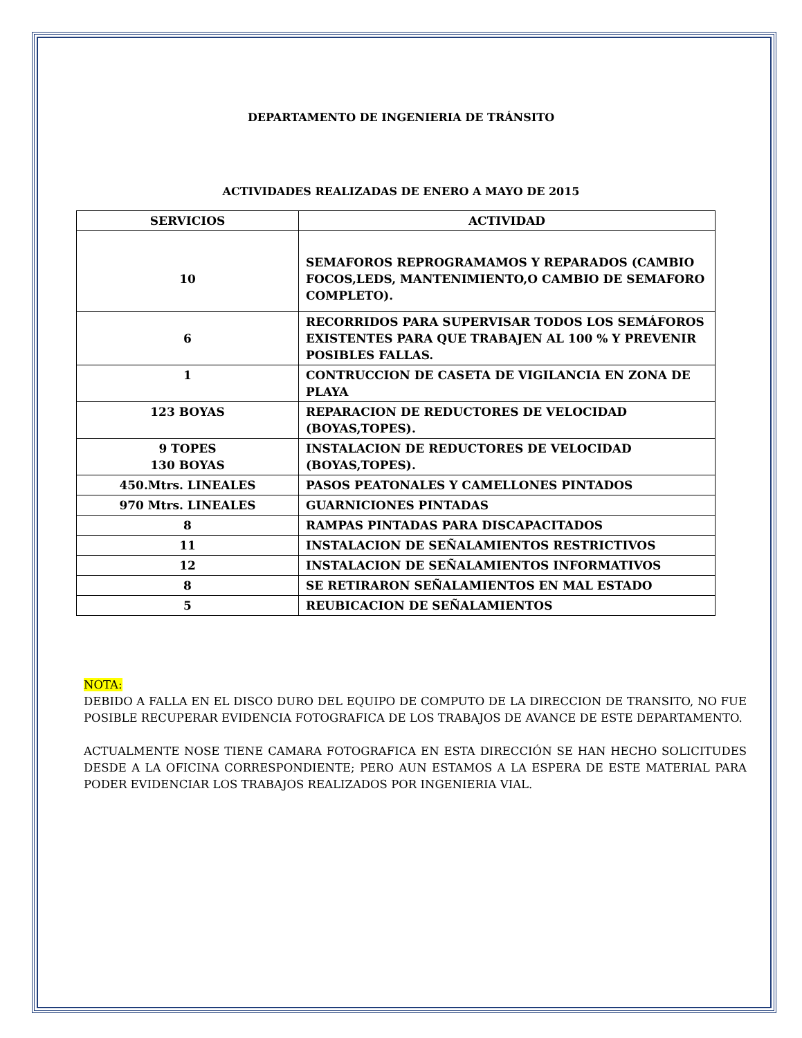DEPARTAMENTO DE INGENIERIA DE TRÁNSITO
ACTIVIDADES REALIZADAS DE ENERO A MAYO DE 2015
| SERVICIOS | ACTIVIDAD |
| --- | --- |
| 10 | SEMAFOROS REPROGRAMAMOS Y REPARADOS (CAMBIO FOCOS,LEDS, MANTENIMIENTO,O CAMBIO DE SEMAFORO COMPLETO). |
| 6 | RECORRIDOS PARA SUPERVISAR TODOS LOS SEMÁFOROS EXISTENTES PARA QUE TRABAJEN AL 100 % Y PREVENIR POSIBLES FALLAS. |
| 1 | CONTRUCCION DE CASETA DE VIGILANCIA EN ZONA DE PLAYA |
| 123 BOYAS | REPARACION DE REDUCTORES DE VELOCIDAD (BOYAS,TOPES). |
| 9 TOPES 130 BOYAS | INSTALACION DE REDUCTORES DE VELOCIDAD (BOYAS,TOPES). |
| 450.Mtrs. LINEALES | PASOS PEATONALES Y CAMELLONES PINTADOS |
| 970 Mtrs. LINEALES | GUARNICIONES PINTADAS |
| 8 | RAMPAS PINTADAS PARA DISCAPACITADOS |
| 11 | INSTALACION DE SEÑALAMIENTOS RESTRICTIVOS |
| 12 | INSTALACION DE SEÑALAMIENTOS INFORMATIVOS |
| 8 | SE RETIRARON SEÑALAMIENTOS EN MAL ESTADO |
| 5 | REUBICACION DE SEÑALAMIENTOS |
NOTA:
DEBIDO A FALLA EN EL DISCO DURO DEL EQUIPO DE COMPUTO DE LA DIRECCION DE TRANSITO, NO FUE POSIBLE RECUPERAR EVIDENCIA FOTOGRAFICA DE LOS TRABAJOS DE AVANCE DE ESTE DEPARTAMENTO.
ACTUALMENTE NOSE TIENE CAMARA FOTOGRAFICA EN ESTA DIRECCIÓN SE HAN HECHO SOLICITUDES DESDE A LA OFICINA CORRESPONDIENTE; PERO AUN ESTAMOS A LA ESPERA DE ESTE MATERIAL PARA PODER EVIDENCIAR LOS TRABAJOS REALIZADOS POR INGENIERIA VIAL.